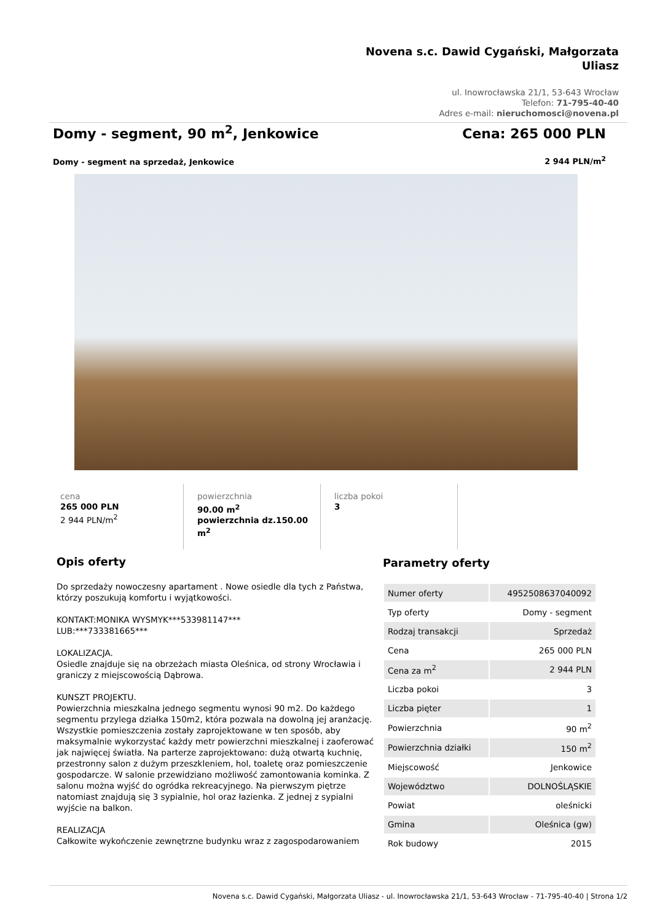Novena s.c. Dawid Cygański, Małgorzata
Uliasz
ul. Inowrocławska 21/1, 53-643 Wrocław
Telefon: 71-795-40-40
Adres e-mail: nieruchomosci@novena.pl
Domy - segment, 90 m<sup>2</sup>, Jenkowice Cena: 265 000 PLN
Domy - segment na sprzedaż, Jenkowice 2 944 PLN/m<sup>2</sup>
cena
265 000 PLN
2 944 PLN/m<sup>2</sup>
powierzchnia
90.00 m<sup>2</sup>
powierzchnia dz.150.00 m<sup>2</sup>
liczba pokoi
3
Opis oferty
Do sprzedaży nowoczesny apartament . Nowe osiedle dla tych z Państwa, którzy poszukują komfortu i wyjątkowości.
KONTAKT:MONIKA WYSMYK***533981147***
LUB:***733381665***
LOKALIZACJA.
Osiedle znajduje się na obrzeżach miasta Oleśnica, od strony Wrocławia i graniczy z miejscowością Dąbrowa.
KUNSZT PROJEKTU.
Powierzchnia mieszkalna jednego segmentu wynosi 90 m2. Do każdego segmentu przylega działka 150m2, która pozwala na dowolną jej aranżację. Wszystkie pomieszczenia zostały zaprojektowane w ten sposób, aby maksymalnie wykorzystać każdy metr powierzchni mieszkalnej i zaoferować jak najwięcej światła. Na parterze zaprojektowano: dużą otwartą kuchnię, przestronny salon z dużym przeszkleniem, hol, toaletę oraz pomieszczenie gospodarcze. W salonie przewidziano możliwość zamontowania kominka. Z salonu można wyjść do ogródka rekreacyjnego. Na pierwszym piętrze natomiast znajdują się 3 sypialnie, hol oraz łazienka. Z jednej z sypialni wyjście na balkon.
REALIZACJA
Całkowite wykończenie zewnętrzne budynku wraz z zagospodarowaniem
Parametry oferty
| Numer oferty | 4952508637040092 |
| Typ oferty | Domy - segment |
| Rodzaj transakcji | Sprzedaż |
| Cena | 265 000 PLN |
| Cena za m<sup>2</sup> | 2 944 PLN |
| Liczba pokoi | 3 |
| Liczba pięter | 1 |
| Powierzchnia | 90 m<sup>2</sup> |
| Powierzchnia działki | 150 m<sup>2</sup> |
| Miejscowość | Jenkowice |
| Województwo | DOLNOŚLĄSKIE |
| Powiat | oleśnicki |
| Gmina | Oleśnica (gw) |
| Rok budowy | 2015 |
Novena s.c. Dawid Cygański, Małgorzata Uliasz - ul. Inowrocławska 21/1, 53-643 Wrocław - 71-795-40-40 | Strona 1/2